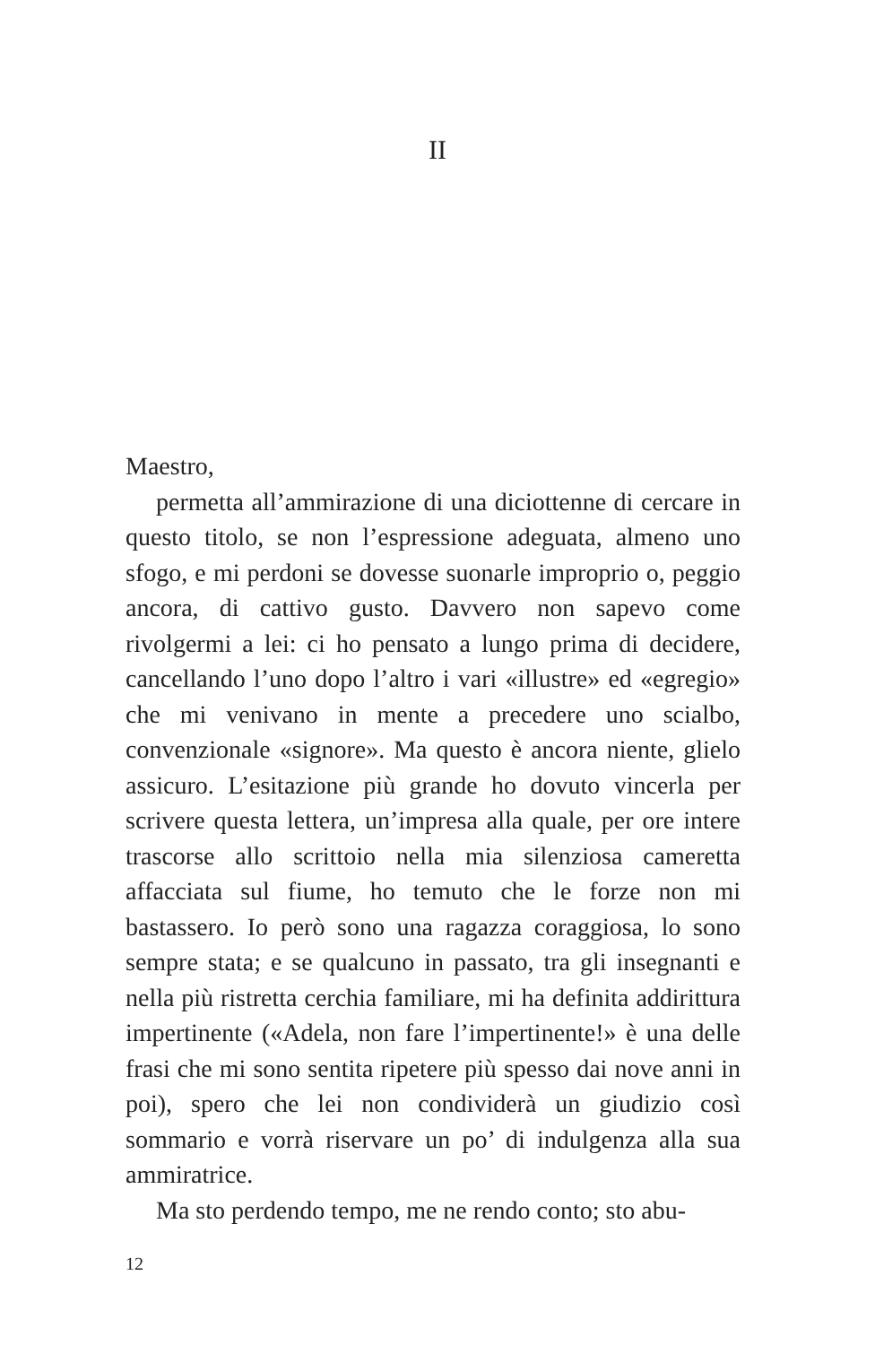II
Maestro,
permetta all’ammirazione di una diciottenne di cercare in questo titolo, se non l’espressione adeguata, almeno uno sfogo, e mi perdoni se dovesse suonarle improprio o, peggio ancora, di cattivo gusto. Davvero non sapevo come rivolgermi a lei: ci ho pensato a lungo prima di decidere, cancellando l’uno dopo l’altro i vari «illustre» ed «egregio» che mi venivano in mente a precedere uno scialbo, convenzionale «signore». Ma questo è ancora niente, glielo assicuro. L’esitazione più grande ho dovuto vincerla per scrivere questa lettera, un’impresa alla quale, per ore intere trascorse allo scrittoio nella mia silenziosa cameretta affacciata sul fiume, ho temuto che le forze non mi bastassero. Io però sono una ragazza coraggiosa, lo sono sempre stata; e se qualcuno in passato, tra gli insegnanti e nella più ristretta cerchia familiare, mi ha definita addirittura impertinente («Adela, non fare l’impertinente!» è una delle frasi che mi sono sentita ripetere più spesso dai nove anni in poi), spero che lei non condividerà un giudizio così sommario e vorrà riservare un po’ di indulgenza alla sua ammiratrice.
Ma sto perdendo tempo, me ne rendo conto; sto abu-
12